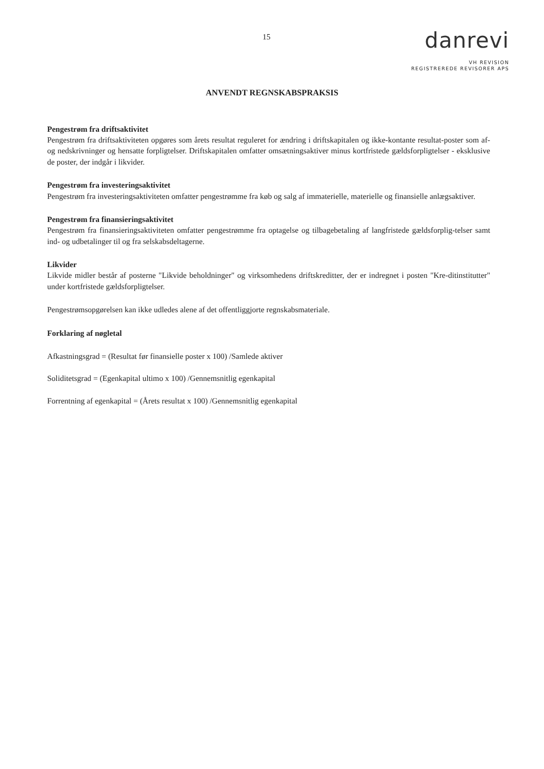15
danrevi
VH REVISION
REGISTREREDE REVISORER APS
ANVENDT REGNSKABSPRAKSIS
Pengestrøm fra driftsaktivitet
Pengestrøm fra driftsaktiviteten opgøres som årets resultat reguleret for ændring i driftskapitalen og ikke-kontante resultat-poster som af- og nedskrivninger og hensatte forpligtelser. Driftskapitalen omfatter omsætningsaktiver minus kortfristede gældsforpligtelser - eksklusive de poster, der indgår i likvider.
Pengestrøm fra investeringsaktivitet
Pengestrøm fra investeringsaktiviteten omfatter pengestrømme fra køb og salg af immaterielle, materielle og finansielle anlægsaktiver.
Pengestrøm fra finansieringsaktivitet
Pengestrøm fra finansieringsaktiviteten omfatter pengestrømme fra optagelse og tilbagebetaling af langfristede gældsforplig-telser samt ind- og udbetalinger til og fra selskabsdeltagerne.
Likvider
Likvide midler består af posterne "Likvide beholdninger" og virksomhedens driftskreditter, der er indregnet i posten "Kre-ditinstitutter" under kortfristede gældsforpligtelser.
Pengestrømsopgørelsen kan ikke udledes alene af det offentliggjorte regnskabsmateriale.
Forklaring af nøgletal
Afkastningsgrad = (Resultat før finansielle poster x 100) /Samlede aktiver
Soliditetsgrad = (Egenkapital ultimo x 100) /Gennemsnitlig egenkapital
Forrentning af egenkapital = (Årets resultat x 100) /Gennemsnitlig egenkapital